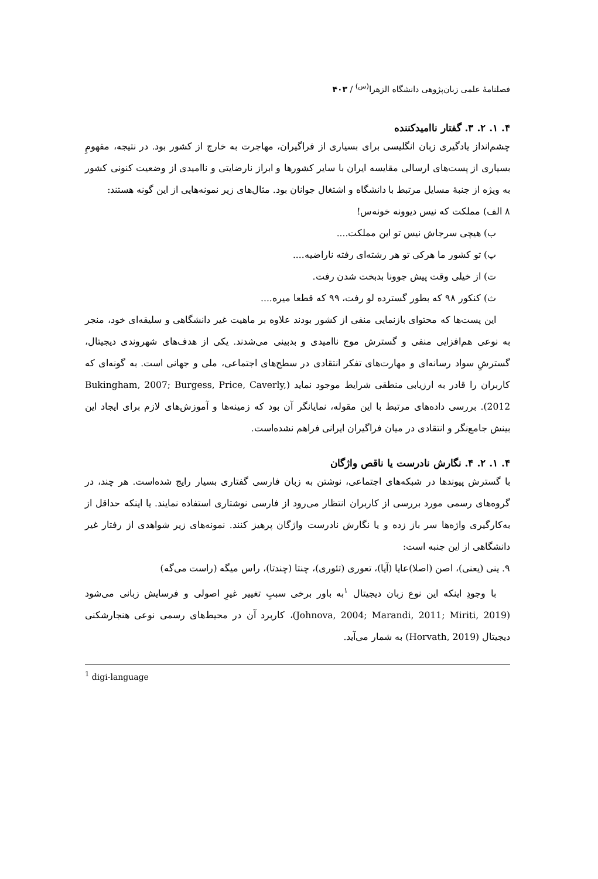فصلنامهٔ علمی زبان‌پژوهی دانشگاه الزهرا<sup>(س)</sup> / ۴۰۳
۴. ۱. ۲. ۳. گفتار ناامیدکننده
چشم‌انداز یادگیری زبان انگلیسی برای بسیاری از فراگیران، مهاجرت به خارج از کشور بود. در نتیجه، مفهومِ بسیاری از پست‌های ارسالی مقایسه ایران با سایر کشورها و ابراز نارضایتی و ناامیدی از وضعیت کنونی کشور به ویژه از جنبهٔ مسایل مرتبط با دانشگاه و اشتغال جوانان بود. مثال‌های زیر نمونه‌هایی از این گونه هستند:
۸ الف) مملکت که نیس دیوونه خونه‌س!
ب) هیچی سرجاش نیس تو این مملکت....
پ) تو کشور ما هرکی تو هر رشته‌ای رفته ناراضیه....
ت) از خیلی وقت پیش جوونا بدبخت شدن رفت.
ث) کنکور ۹۸ که بطور گسترده لو رفت، ۹۹ که قطعا میره....
این پست‌ها که محتوای بازنمایی منفی از کشور بودند علاوه بر ماهیت غیر دانشگاهی و سلیقه‌ای خود، منجر به نوعی هم‌افزایی منفی و گسترش موج ناامیدی و بدبینی می‌شدند. یکی از هدف‌های شهروندی دیجیتال، گسترشِ سواد رسانه‌ای و مهارت‌های تفکر انتقادی در سطح‌های اجتماعی، ملی و جهانی است. به گونه‌ای که کاربران را قادر به ارزیابی منطقی شرایط موجود نماید (Bukingham, 2007; Burgess, Price, Caverly, 2012). بررسی داده‌های مرتبط با این مقوله، نمایانگر آن بود که زمینه‌ها و آموزش‌های لازم برای ایجاد این بینش جامع‌نگر و انتقادی در میان فراگیران ایرانی فراهم نشده‌است.
۴. ۱. ۲. ۴. نگارش نادرست یا ناقص واژگان
با گسترش پیوندها در شبکه‌های اجتماعی، نوشتن به زبان فارسی گفتاری بسیار رایج شده‌است. هر چند، در گروه‌های رسمی مورد بررسی از کاربران انتظار می‌رود از فارسی نوشتاری استفاده نمایند. یا اینکه حداقل از به‌کارگیری واژه‌ها سر باز زده و یا نگارش نادرست واژگان پرهیز کنند. نمونه‌های زیر شواهدی از رفتار غیر دانشگاهی از این جنبه است:
۹. ینی (یعنی)، اصن (اصلا)عایا (آیا)، تعوری (تئوری)، چنتا (چندتا)، راس میگه (راست می‌گه)
با وجودِ اینکه این نوع زبان دیجیتال <sup>۱</sup>به باور برخی سببِ تغییر غیرِ اصولی و فرسایش زبانی می‌شود (Johnova, 2004; Marandi, 2011; Miriti, 2019)، کاربرد آن در محیط‌های رسمی نوعی هنجارشکنی دیجیتال (Horvath, 2019) به شمار می‌آید.
<sup>1</sup> digi-language